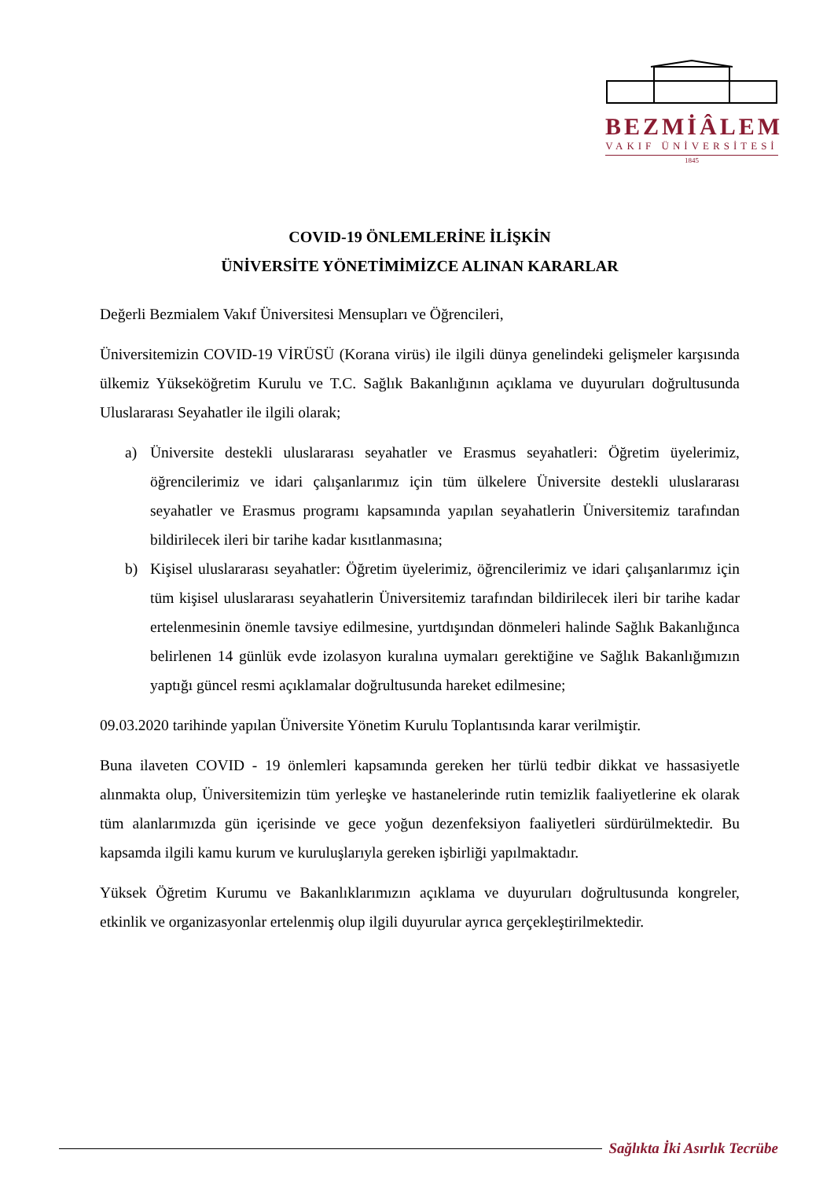BEZMİÂLEM
VAKIF ÜNİVERSİTESİ
1845
COVID-19 ÖNLEMLERİNE İLİŞKİN
ÜNİVERSİTE YÖNETİMİMİZCE ALINAN KARARLAR
Değerli Bezmialem Vakıf Üniversitesi Mensupları ve Öğrencileri,
Üniversitemizin COVID-19 VİRÜSÜ (Korana virüs) ile ilgili dünya genelindeki gelişmeler karşısında ülkemiz Yükseköğretim Kurulu ve T.C. Sağlık Bakanlığının açıklama ve duyuruları doğrultusunda Uluslararası Seyahatler ile ilgili olarak;
a) Üniversite destekli uluslararası seyahatler ve Erasmus seyahatleri: Öğretim üyelerimiz, öğrencilerimiz ve idari çalışanlarımız için tüm ülkelere Üniversite destekli uluslararası seyahatler ve Erasmus programı kapsamında yapılan seyahatlerin Üniversitemiz tarafından bildirilecek ileri bir tarihe kadar kısıtlanmasına;
b) Kişisel uluslararası seyahatler: Öğretim üyelerimiz, öğrencilerimiz ve idari çalışanlarımız için tüm kişisel uluslararası seyahatlerin Üniversitemiz tarafından bildirilecek ileri bir tarihe kadar ertelenmesinin önemle tavsiye edilmesine, yurtdışından dönmeleri halinde Sağlık Bakanlığınca belirlenen 14 günlük evde izolasyon kuralına uymaları gerektiğine ve Sağlık Bakanlığımızın yaptığı güncel resmi açıklamalar doğrultusunda hareket edilmesine;
09.03.2020 tarihinde yapılan Üniversite Yönetim Kurulu Toplantısında karar verilmiştir.
Buna ilaveten COVID - 19 önlemleri kapsamında gereken her türlü tedbir dikkat ve hassasiyetle alınmakta olup, Üniversitemizin tüm yerleşke ve hastanelerinde rutin temizlik faaliyetlerine ek olarak tüm alanlarımızda gün içerisinde ve gece yoğun dezenfeksiyon faaliyetleri sürdürülmektedir. Bu kapsamda ilgili kamu kurum ve kuruluşlarıyla gereken işbirliği yapılmaktadır.
Yüksek Öğretim Kurumu ve Bakanlıklarımızın açıklama ve duyuruları doğrultusunda kongreler, etkinlik ve organizasyonlar ertelenmiş olup ilgili duyurular ayrıca gerçekleştirilmektedir.
Sağlıkta İki Asırlık Tecrübe